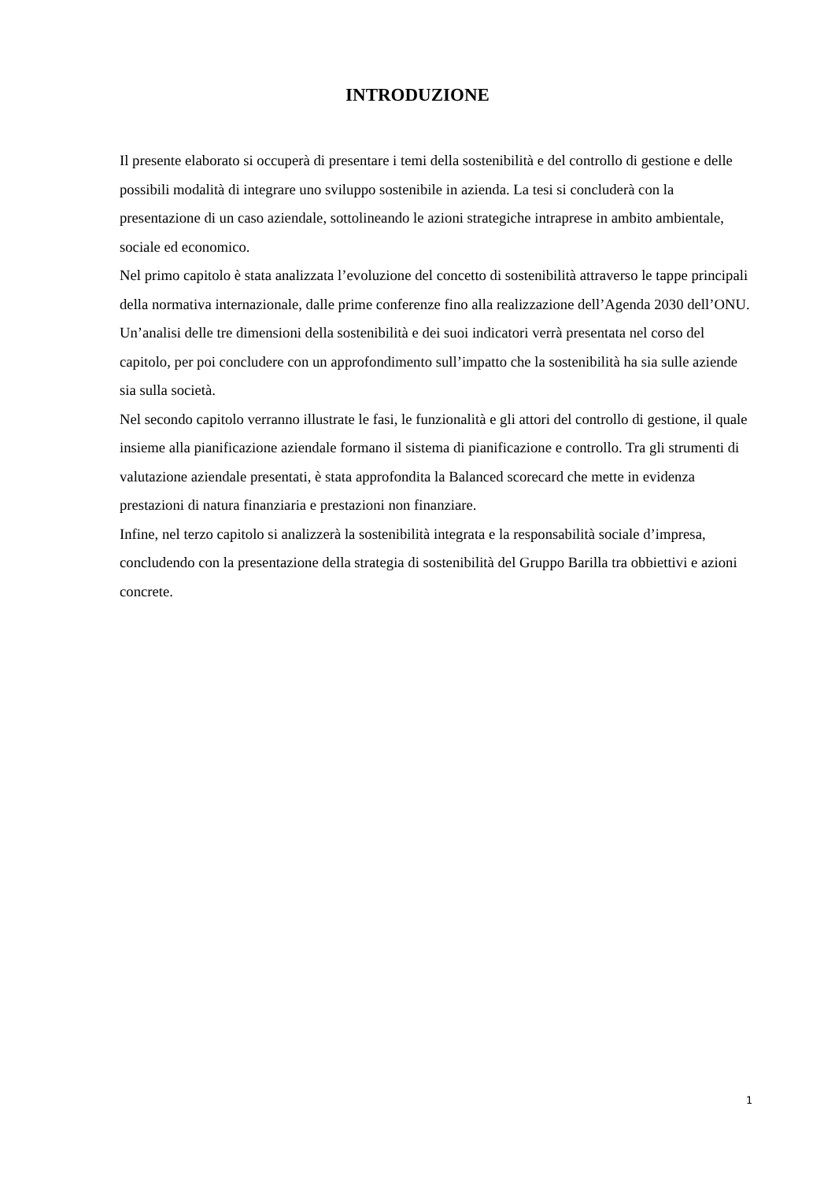INTRODUZIONE
Il presente elaborato si occuperà di presentare i temi della sostenibilità e del controllo di gestione e delle possibili modalità di integrare uno sviluppo sostenibile in azienda. La tesi si concluderà con la presentazione di un caso aziendale, sottolineando le azioni strategiche intraprese in ambito ambientale, sociale ed economico.
Nel primo capitolo è stata analizzata l’evoluzione del concetto di sostenibilità attraverso le tappe principali della normativa internazionale, dalle prime conferenze fino alla realizzazione dell’Agenda 2030 dell’ONU. Un’analisi delle tre dimensioni della sostenibilità e dei suoi indicatori verrà presentata nel corso del capitolo, per poi concludere con un approfondimento sull’impatto che la sostenibilità ha sia sulle aziende sia sulla società.
Nel secondo capitolo verranno illustrate le fasi, le funzionalità e gli attori del controllo di gestione, il quale insieme alla pianificazione aziendale formano il sistema di pianificazione e controllo. Tra gli strumenti di valutazione aziendale presentati, è stata approfondita la Balanced scorecard che mette in evidenza prestazioni di natura finanziaria e prestazioni non finanziare.
Infine, nel terzo capitolo si analizzerà la sostenibilità integrata e la responsabilità sociale d’impresa, concludendo con la presentazione della strategia di sostenibilità del Gruppo Barilla tra obbiettivi e azioni concrete.
1